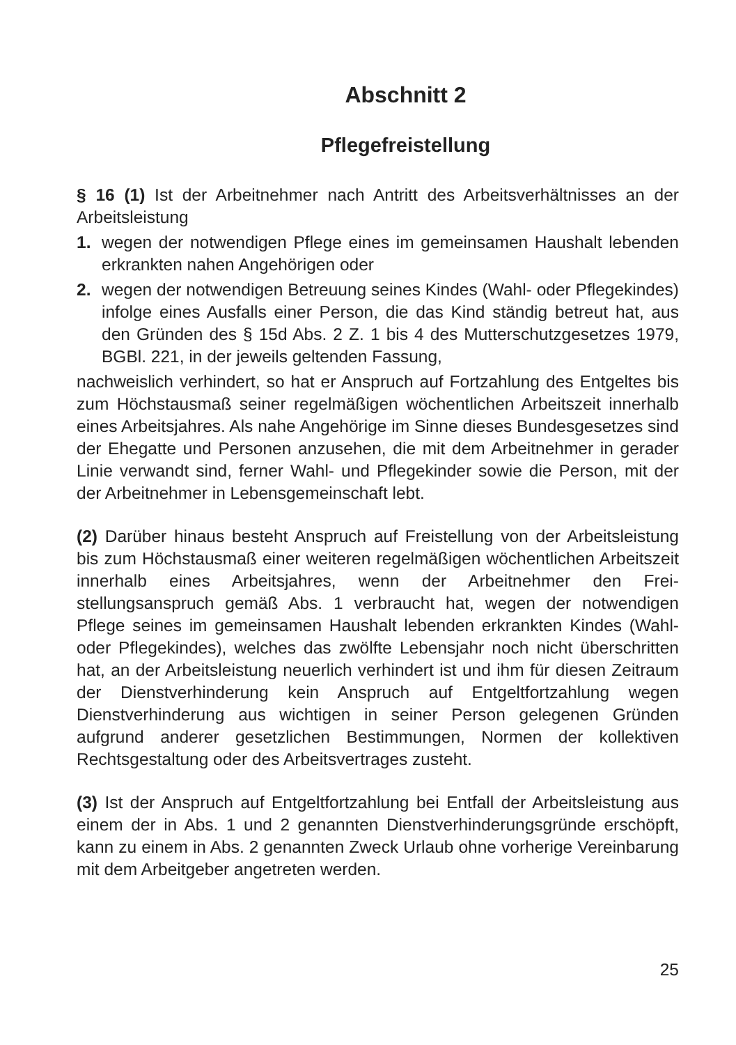Abschnitt 2
Pflegefreistellung
§ 16 (1) Ist der Arbeitnehmer nach Antritt des Arbeitsverhältnisses an der Arbeitsleistung
1. wegen der notwendigen Pflege eines im gemeinsamen Haushalt leben­den erkrankten nahen Angehörigen oder
2. wegen der notwendigen Betreuung seines Kindes (Wahl- oder Pflege­kindes) infolge eines Ausfalls einer Person, die das Kind ständig betreut hat, aus den Gründen des § 15d Abs. 2 Z. 1 bis 4 des Mutterschutzge­setzes 1979, BGBl. 221, in der jeweils geltenden Fassung,
nachweislich verhindert, so hat er Anspruch auf Fortzahlung des Entgeltes bis zum Höchstausmaß seiner regelmäßigen wöchentlichen Arbeitszeit in­nerhalb eines Arbeitsjahres. Als nahe Angehörige im Sinne dieses Bun­desgesetzes sind der Ehegatte und Personen anzusehen, die mit dem Ar­beitnehmer in gerader Linie verwandt sind, ferner Wahl- und Pflegekinder sowie die Person, mit der der Arbeitnehmer in Lebensgemeinschaft lebt.
(2) Darüber hinaus besteht Anspruch auf Freistellung von der Arbeitsleis­tung bis zum Höchstausmaß einer weiteren regelmäßigen wöchentlichen Arbeitszeit innerhalb eines Arbeitsjahres, wenn der Arbeitnehmer den Frei­stellungsanspruch gemäß Abs. 1 verbraucht hat, wegen der notwendigen Pflege seines im gemeinsamen Haushalt lebenden erkrankten Kindes (Wahl- oder Pflegekindes), welches das zwölfte Lebensjahr noch nicht überschritten hat, an der Arbeitsleistung neuerlich verhindert ist und ihm für diesen Zeitraum der Dienstverhinderung kein Anspruch auf Entgeltfort­zahlung wegen Dienstverhinderung aus wichtigen in seiner Person gele­genen Gründen aufgrund anderer gesetzlichen Bestimmungen, Normen der kollektiven Rechtsgestaltung oder des Arbeitsvertrages zusteht.
(3) Ist der Anspruch auf Entgeltfortzahlung bei Entfall der Arbeitsleistung aus einem der in Abs. 1 und 2 genannten Dienstverhinderungsgründe er­schöpft, kann zu einem in Abs. 2 genannten Zweck Urlaub ohne vorherige Vereinbarung mit dem Arbeitgeber angetreten werden.
25